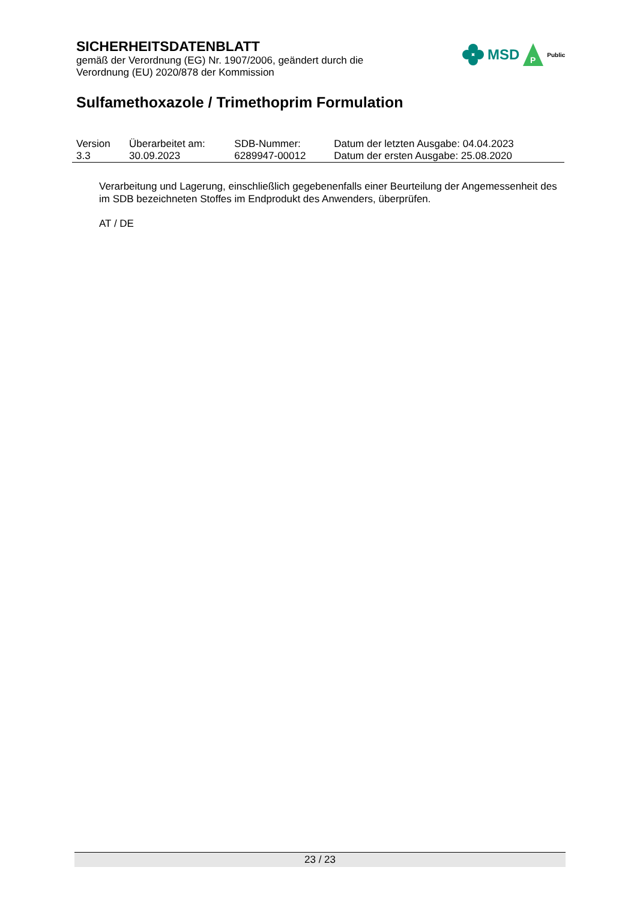SICHERHEITSDATENBLATT
gemäß der Verordnung (EG) Nr. 1907/2006, geändert durch die
Verordnung (EU) 2020/878 der Kommission
MSD
P
Public
Sulfamethoxazole / Trimethoprim Formulation
| Version | Überarbeitet am: | SDB-Nummer: | Datum der letzten Ausgabe: 04.04.2023 |
| 3.3 | 30.09.2023 | 6289947-00012 | Datum der ersten Ausgabe: 25.08.2020 |
Verarbeitung und Lagerung, einschließlich gegebenenfalls einer Beurteilung der Angemessenheit des im SDB bezeichneten Stoffes im Endprodukt des Anwenders, überprüfen.
AT / DE
23 / 23